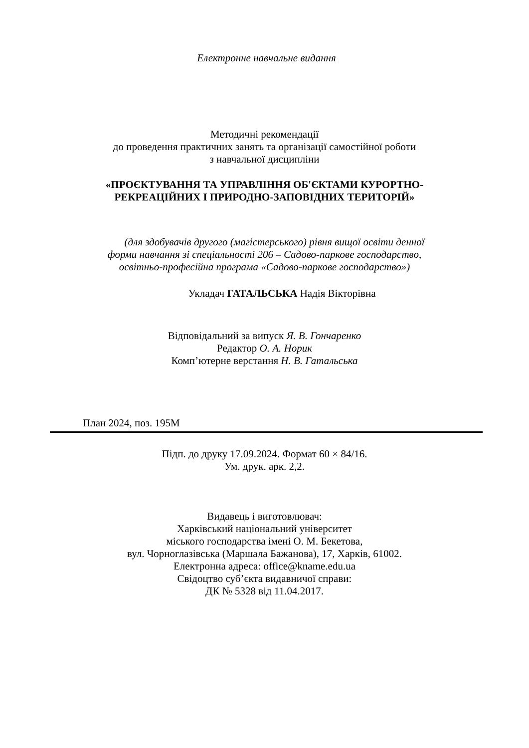Електронне навчальне видання
Методичні рекомендації
до проведення практичних занять та організації самостійної роботи
з навчальної дисципліни
«ПРОЄКТУВАННЯ ТА УПРАВЛІННЯ ОБ'ЄКТАМИ КУРОРТНО-
РЕКРЕАЦІЙНИХ І ПРИРОДНО-ЗАПОВІДНИХ ТЕРИТОРІЙ»
(для здобувачів другого (магістерського) рівня вищої освіти денної
форми навчання зі спеціальності 206 – Садово-паркове господарство,
освітньо-професійна програма «Садово-паркове господарство»)
Укладач ГАТАЛЬСЬКА Надія Вікторівна
Відповідальний за випуск Я. В. Гончаренко
Редактор О. А. Норик
Комп’ютерне верстання Н. В. Гатальська
План 2024, поз. 195М
Підп. до друку 17.09.2024. Формат 60 × 84/16.
Ум. друк. арк. 2,2.
Видавець і виготовлювач:
Харківський національний університет
міського господарства імені О. М. Бекетова,
вул. Чорноглазівська (Маршала Бажанова), 17, Харків, 61002.
Електронна адреса: office@kname.edu.ua
Свідоцтво суб’єкта видавничої справи:
ДК № 5328 від 11.04.2017.